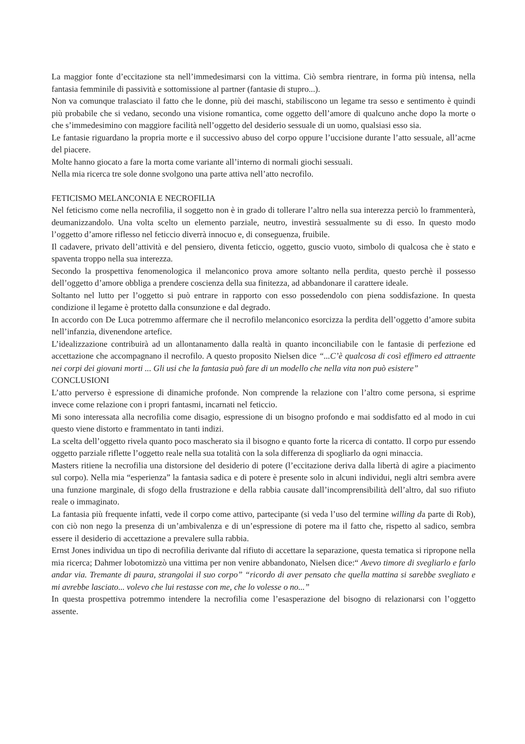La maggior fonte d’eccitazione sta nell’immedesimarsi con la vittima. Ciò sembra rientrare, in forma più intensa, nella fantasia femminile di passività e sottomissione al partner (fantasie di stupro...).
Non va comunque tralasciato il fatto che le donne, più dei maschi, stabiliscono un legame tra sesso e sentimento è quindi più probabile che si vedano, secondo una visione romantica, come oggetto dell’amore di qualcuno anche dopo la morte o che s’immedesimino con maggiore facilità nell’oggetto del desiderio sessuale di un uomo, qualsiasi esso sia.
Le fantasie riguardano la propria morte e il successivo abuso del corpo oppure l’uccisione durante l’atto sessuale, all’acme del piacere.
Molte hanno giocato a fare la morta come variante all’interno di normali giochi sessuali.
Nella mia ricerca tre sole donne svolgono una parte attiva nell’atto necrofilo.
FETICISMO MELANCONIA E NECROFILIA
Nel feticismo come nella necrofilia, il soggetto non è in grado di tollerare l’altro nella sua interezza perciò lo frammenterà, deumanizzandolo. Una volta scelto un elemento parziale, neutro, investirà sessualmente su di esso. In questo modo l’oggetto d’amore riflesso nel feticcio diverrà innocuo e, di conseguenza, fruibile.
Il cadavere, privato dell’attività e del pensiero, diventa feticcio, oggetto, guscio vuoto, simbolo di qualcosa che è stato e spaventa troppo nella sua interezza.
Secondo la prospettiva fenomenologica il melanconico prova amore soltanto nella perdita, questo perchè il possesso dell’oggetto d’amore obbliga a prendere coscienza della sua finitezza, ad abbandonare il carattere ideale.
Soltanto nel lutto per l’oggetto si può entrare in rapporto con esso possedendolo con piena soddisfazione. In questa condizione il legame è protetto dalla consunzione e dal degrado.
In accordo con De Luca potremmo affermare che il necrofilo melanconico esorcizza la perdita dell’oggetto d’amore subita nell’infanzia, divenendone artefice.
L’idealizzazione contribuirà ad un allontanamento dalla realtà in quanto inconciliabile con le fantasie di perfezione ed accettazione che accompagnano il necrofilo. A questo proposito Nielsen dice “...C’è qualcosa di così effimero ed attraente nei corpi dei giovani morti ... Gli usi che la fantasia può fare di un modello che nella vita non può esistere”
CONCLUSIONI
L’atto perverso è espressione di dinamiche profonde. Non comprende la relazione con l’altro come persona, si esprime invece come relazione con i propri fantasmi, incarnati nel feticcio.
Mi sono interessata alla necrofilia come disagio, espressione di un bisogno profondo e mai soddisfatto ed al modo in cui questo viene distorto e frammentato in tanti indizi.
La scelta dell’oggetto rivela quanto poco mascherato sia il bisogno e quanto forte la ricerca di contatto. Il corpo pur essendo oggetto parziale riflette l’oggetto reale nella sua totalità con la sola differenza di spogliarlo da ogni minaccia.
Masters ritiene la necrofilia una distorsione del desiderio di potere (l’eccitazione deriva dalla libertà di agire a piacimento sul corpo). Nella mia “esperienza” la fantasia sadica e di potere è presente solo in alcuni individui, negli altri sembra avere una funzione marginale, di sfogo della frustrazione e della rabbia causate dall’incomprensibilità dell’altro, dal suo rifiuto reale o immaginato.
La fantasia più frequente infatti, vede il corpo come attivo, partecipante (si veda l’uso del termine willing da parte di Rob), con ciò non nego la presenza di un’ambivalenza e di un’espressione di potere ma il fatto che, rispetto al sadico, sembra essere il desiderio di accettazione a prevalere sulla rabbia.
Ernst Jones individua un tipo di necrofilia derivante dal rifiuto di accettare la separazione, questa tematica si ripropone nella mia ricerca; Dahmer lobotomizzò una vittima per non venire abbandonato, Nielsen dice:“ Avevo timore di svegliarlo e farlo andar via. Tremante di paura, strangolai il suo corpo” “ricordo di aver pensato che quella mattina si sarebbe svegliato e mi avrebbe lasciato... volevo che lui restasse con me, che lo volesse o no...”
In questa prospettiva potremmo intendere la necrofilia come l’esasperazione del bisogno di relazionarsi con l’oggetto assente.